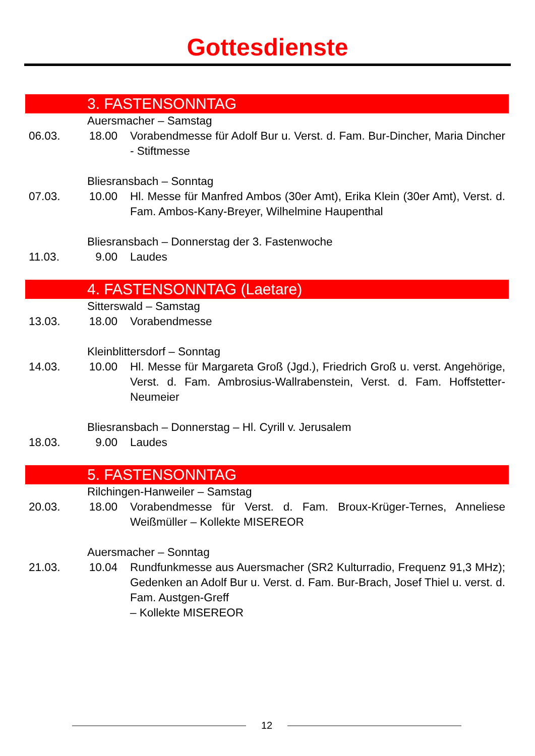Gottesdienste
3. FASTENSONNTAG
Auersmacher – Samstag
06.03. 18.00 Vorabendmesse für Adolf Bur u. Verst. d. Fam. Bur-Dincher, Maria Dincher - Stiftmesse
Bliesransbach – Sonntag
07.03. 10.00 Hl. Messe für Manfred Ambos (30er Amt), Erika Klein (30er Amt), Verst. d. Fam. Ambos-Kany-Breyer, Wilhelmine Haupenthal
Bliesransbach – Donnerstag der 3. Fastenwoche
11.03. 9.00 Laudes
4. FASTENSONNTAG (Laetare)
Sitterswald – Samstag
13.03. 18.00 Vorabendmesse
Kleinblittersdorf – Sonntag
14.03. 10.00 Hl. Messe für Margareta Groß (Jgd.), Friedrich Groß u. verst. Angehörige, Verst. d. Fam. Ambrosius-Wallrabenstein, Verst. d. Fam. Hoffstetter-Neumeier
Bliesransbach – Donnerstag – Hl. Cyrill v. Jerusalem
18.03. 9.00 Laudes
5. FASTENSONNTAG
Rilchingen-Hanweiler – Samstag
20.03. 18.00 Vorabendmesse für Verst. d. Fam. Broux-Krüger-Ternes, Anneliese Weißmüller – Kollekte MISEREOR
Auersmacher – Sonntag
21.03. 10.04 Rundfunkmesse aus Auersmacher (SR2 Kulturradio, Frequenz 91,3 MHz); Gedenken an Adolf Bur u. Verst. d. Fam. Bur-Brach, Josef Thiel u. verst. d. Fam. Austgen-Greff
– Kollekte MISEREOR
12